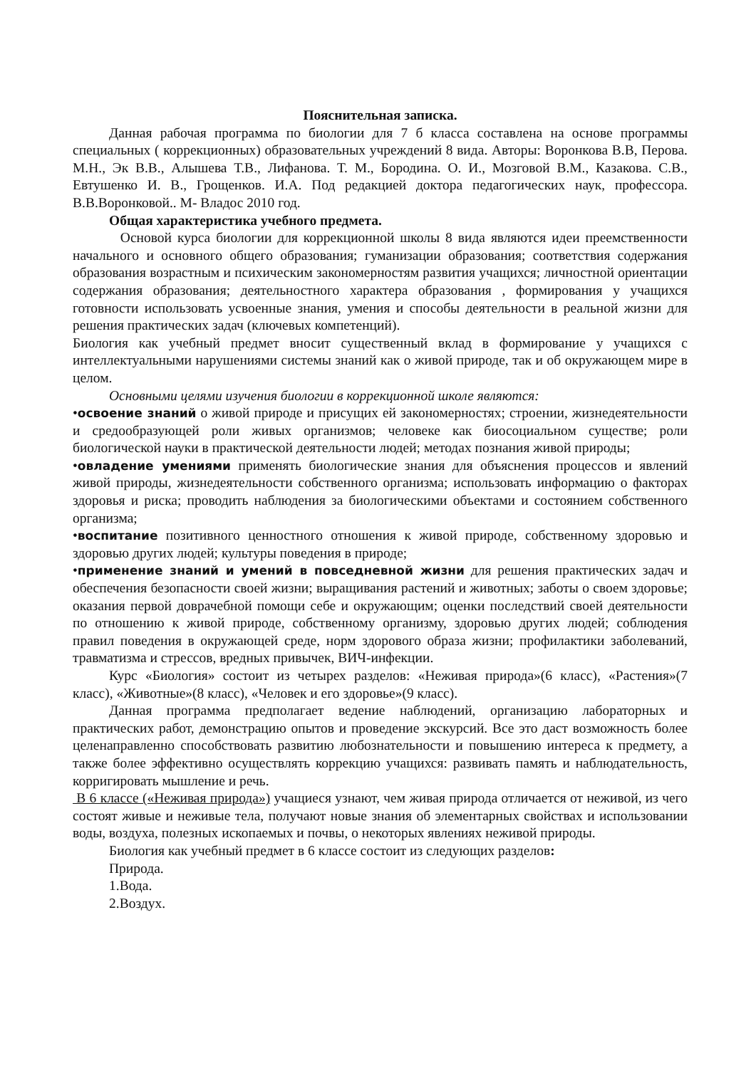Пояснительная записка.
Данная рабочая программа по биологии для 7 б класса составлена на основе программы специальных ( коррекционных) образовательных учреждений 8 вида. Авторы: Воронкова В.В, Перова. М.Н., Эк В.В., Алышева Т.В., Лифанова. Т. М., Бородина. О. И., Мозговой В.М., Казакова. С.В., Евтушенко И. В., Грощенков. И.А. Под редакцией доктора педагогических наук, профессора. В.В.Воронковой.. М- Владос 2010 год.
Общая характеристика учебного предмета.
Основой курса биологии для коррекционной школы 8 вида являются идеи преемственности начального и основного общего образования; гуманизации образования; соответствия содержания образования возрастным и психическим закономерностям развития учащихся; личностной ориентации содержания образования; деятельностного характера образования , формирования у учащихся готовности использовать усвоенные знания, умения и способы деятельности в реальной жизни для решения практических задач (ключевых компетенций).
Биология как учебный предмет вносит существенный вклад в формирование у учащихся с интеллектуальными нарушениями системы знаний как о живой природе, так и об окружающем мире в целом.
Основными целями изучения биологии в коррекционной школе являются:
•освоение знаний о живой природе и присущих ей закономерностях; строении, жизнедеятельности и средообразующей роли живых организмов; человеке как биосоциальном существе; роли биологической науки в практической деятельности людей; методах познания живой природы;
•овладение умениями применять биологические знания для объяснения процессов и явлений живой природы, жизнедеятельности собственного организма; использовать информацию о факторах здоровья и риска; проводить наблюдения за биологическими объектами и состоянием собственного организма;
•воспитание позитивного ценностного отношения к живой природе, собственному здоровью и здоровью других людей; культуры поведения в природе;
•применение знаний и умений в повседневной жизни для решения практических задач и обеспечения безопасности своей жизни; выращивания растений и животных; заботы о своем здоровье; оказания первой доврачебной помощи себе и окружающим; оценки последствий своей деятельности по отношению к живой природе, собственному организму, здоровью других людей; соблюдения правил поведения в окружающей среде, норм здорового образа жизни; профилактики заболеваний, травматизма и стрессов, вредных привычек, ВИЧ-инфекции.
Курс «Биология» состоит из четырех разделов: «Неживая природа»(6 класс), «Растения»(7 класс), «Животные»(8 класс), «Человек и его здоровье»(9 класс).
Данная программа предполагает ведение наблюдений, организацию лабораторных и практических работ, демонстрацию опытов и проведение экскурсий. Все это даст возможность более целенаправленно способствовать развитию любознательности и повышению интереса к предмету, а также более эффективно осуществлять коррекцию учащихся: развивать память и наблюдательность, корригировать мышление и речь.
В 6 классе («Неживая природа») учащиеся узнают, чем живая природа отличается от неживой, из чего состоят живые и неживые тела, получают новые знания об элементарных свойствах и использовании воды, воздуха, полезных ископаемых и почвы, о некоторых явлениях неживой природы.
Биология как учебный предмет в 6 классе состоит из следующих разделов:
Природа.
1.Вода.
2.Воздух.